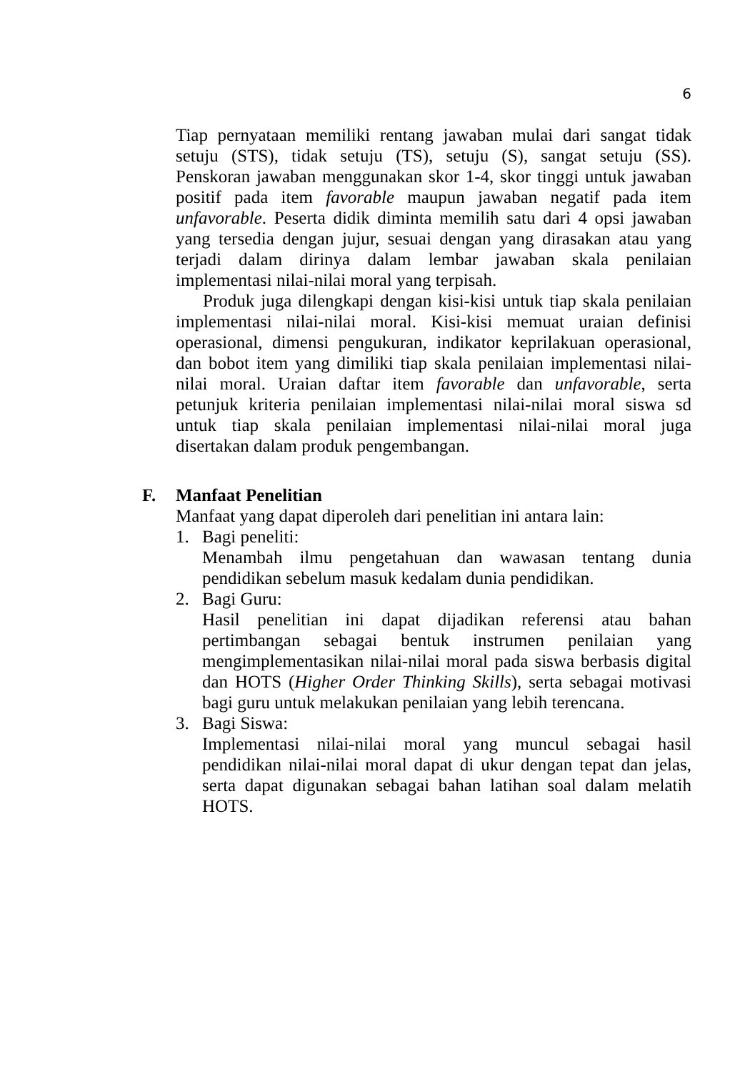6
Tiap pernyataan memiliki rentang jawaban mulai dari sangat tidak setuju (STS), tidak setuju (TS), setuju (S), sangat setuju (SS). Penskoran jawaban menggunakan skor 1-4, skor tinggi untuk jawaban positif pada item favorable maupun jawaban negatif pada item unfavorable. Peserta didik diminta memilih satu dari 4 opsi jawaban yang tersedia dengan jujur, sesuai dengan yang dirasakan atau yang terjadi dalam dirinya dalam lembar jawaban skala penilaian implementasi nilai-nilai moral yang terpisah.
Produk juga dilengkapi dengan kisi-kisi untuk tiap skala penilaian implementasi nilai-nilai moral. Kisi-kisi memuat uraian definisi operasional, dimensi pengukuran, indikator keprilakuan operasional, dan bobot item yang dimiliki tiap skala penilaian implementasi nilai-nilai moral. Uraian daftar item favorable dan unfavorable, serta petunjuk kriteria penilaian implementasi nilai-nilai moral siswa sd untuk tiap skala penilaian implementasi nilai-nilai moral juga disertakan dalam produk pengembangan.
F. Manfaat Penelitian
Manfaat yang dapat diperoleh dari penelitian ini antara lain:
1. Bagi peneliti:
Menambah ilmu pengetahuan dan wawasan tentang dunia pendidikan sebelum masuk kedalam dunia pendidikan.
2. Bagi Guru:
Hasil penelitian ini dapat dijadikan referensi atau bahan pertimbangan sebagai bentuk instrumen penilaian yang mengimplementasikan nilai-nilai moral pada siswa berbasis digital dan HOTS (Higher Order Thinking Skills), serta sebagai motivasi bagi guru untuk melakukan penilaian yang lebih terencana.
3. Bagi Siswa:
Implementasi nilai-nilai moral yang muncul sebagai hasil pendidikan nilai-nilai moral dapat di ukur dengan tepat dan jelas, serta dapat digunakan sebagai bahan latihan soal dalam melatih HOTS.